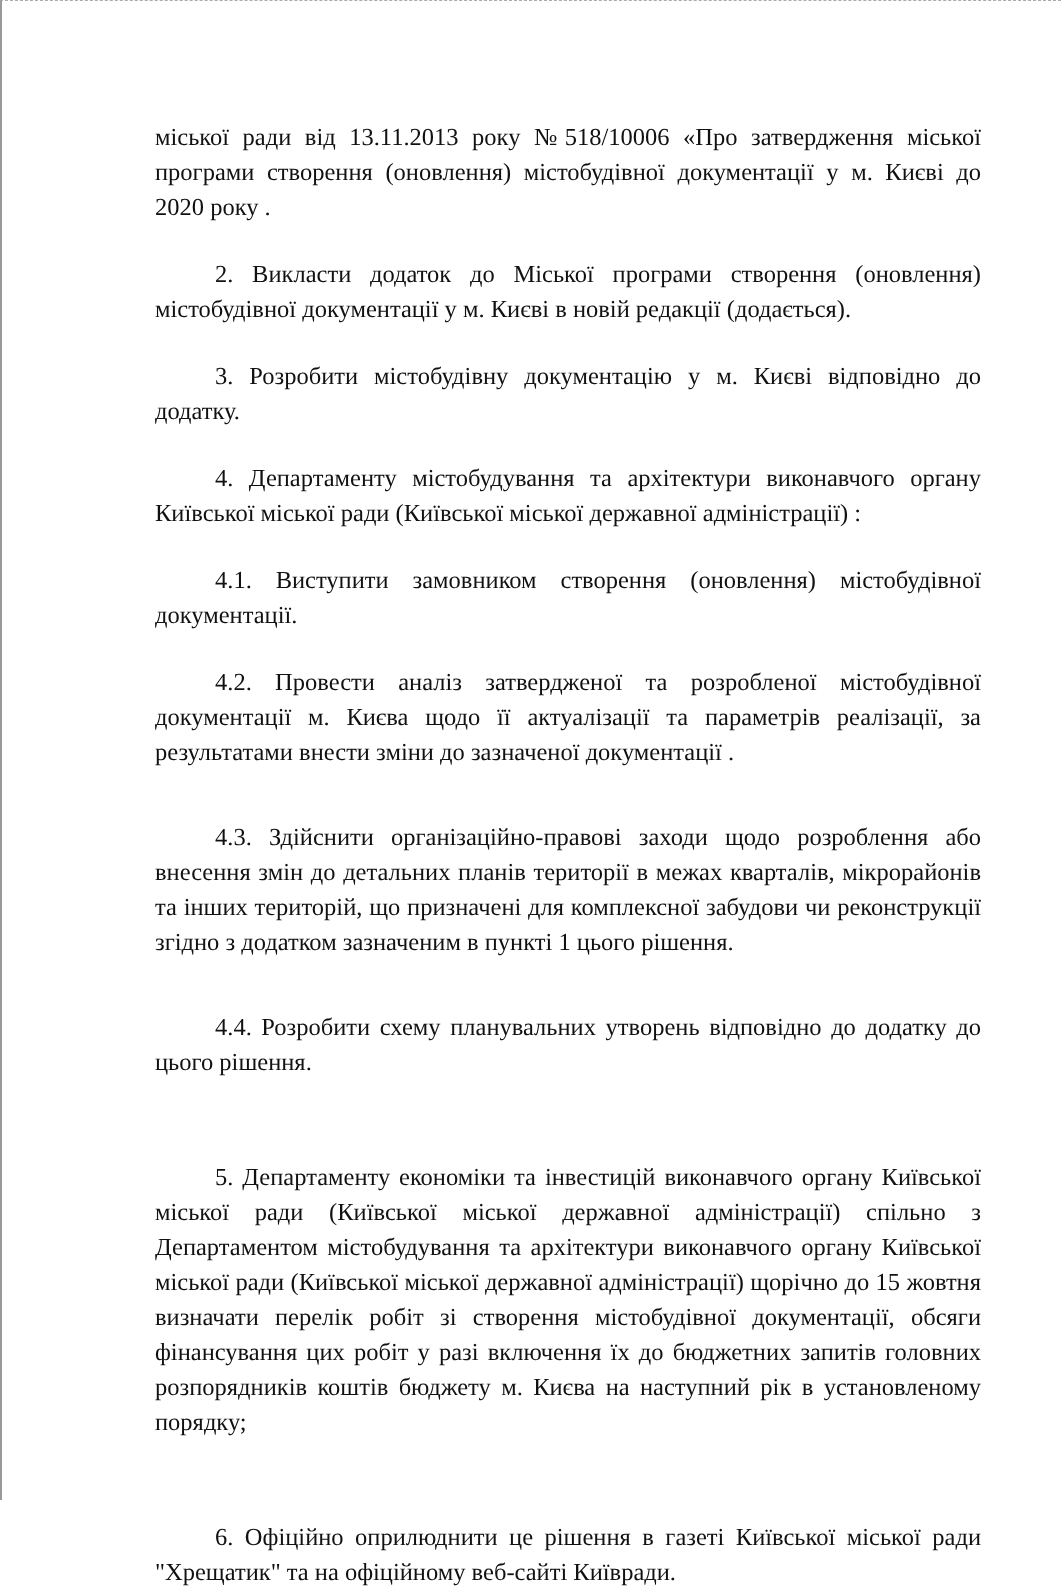міської ради від 13.11.2013 року №518/10006 «Про затвердження міської програми створення (оновлення) містобудівної документації у м. Києві до 2020 року .
2. Викласти додаток до Міської програми створення (оновлення) містобудівної документації у м. Києві в новій редакції (додається).
3. Розробити містобудівну документацію у м. Києві відповідно до додатку.
4. Департаменту містобудування та архітектури виконавчого органу Київської міської ради (Київської міської державної адміністрації) :
4.1. Виступити замовником створення (оновлення) містобудівної документації.
4.2. Провести аналіз затвердженої та розробленої містобудівної документації м. Києва щодо її актуалізації та параметрів реалізації, за результатами внести зміни до зазначеної документації .
4.3. Здійснити організаційно-правові заходи щодо розроблення або внесення змін до детальних планів території в межах кварталів, мікрорайонів та інших територій, що призначені для комплексної забудови чи реконструкції згідно з додатком зазначеним в пункті 1 цього рішення.
4.4. Розробити схему планувальних утворень відповідно до додатку до цього рішення.
5. Департаменту економіки та інвестицій виконавчого органу Київської міської ради (Київської міської державної адміністрації) спільно з Департаментом містобудування та архітектури виконавчого органу Київської міської ради (Київської міської державної адміністрації) щорічно до 15 жовтня визначати перелік робіт зі створення містобудівної документації, обсяги фінансування цих робіт у разі включення їх до бюджетних запитів головних розпорядників коштів бюджету м. Києва на наступний рік в установленому порядку;
6. Офіційно оприлюднити це рішення в газеті Київської міської ради "Хрещатик" та на офіційному веб-сайті Київради.